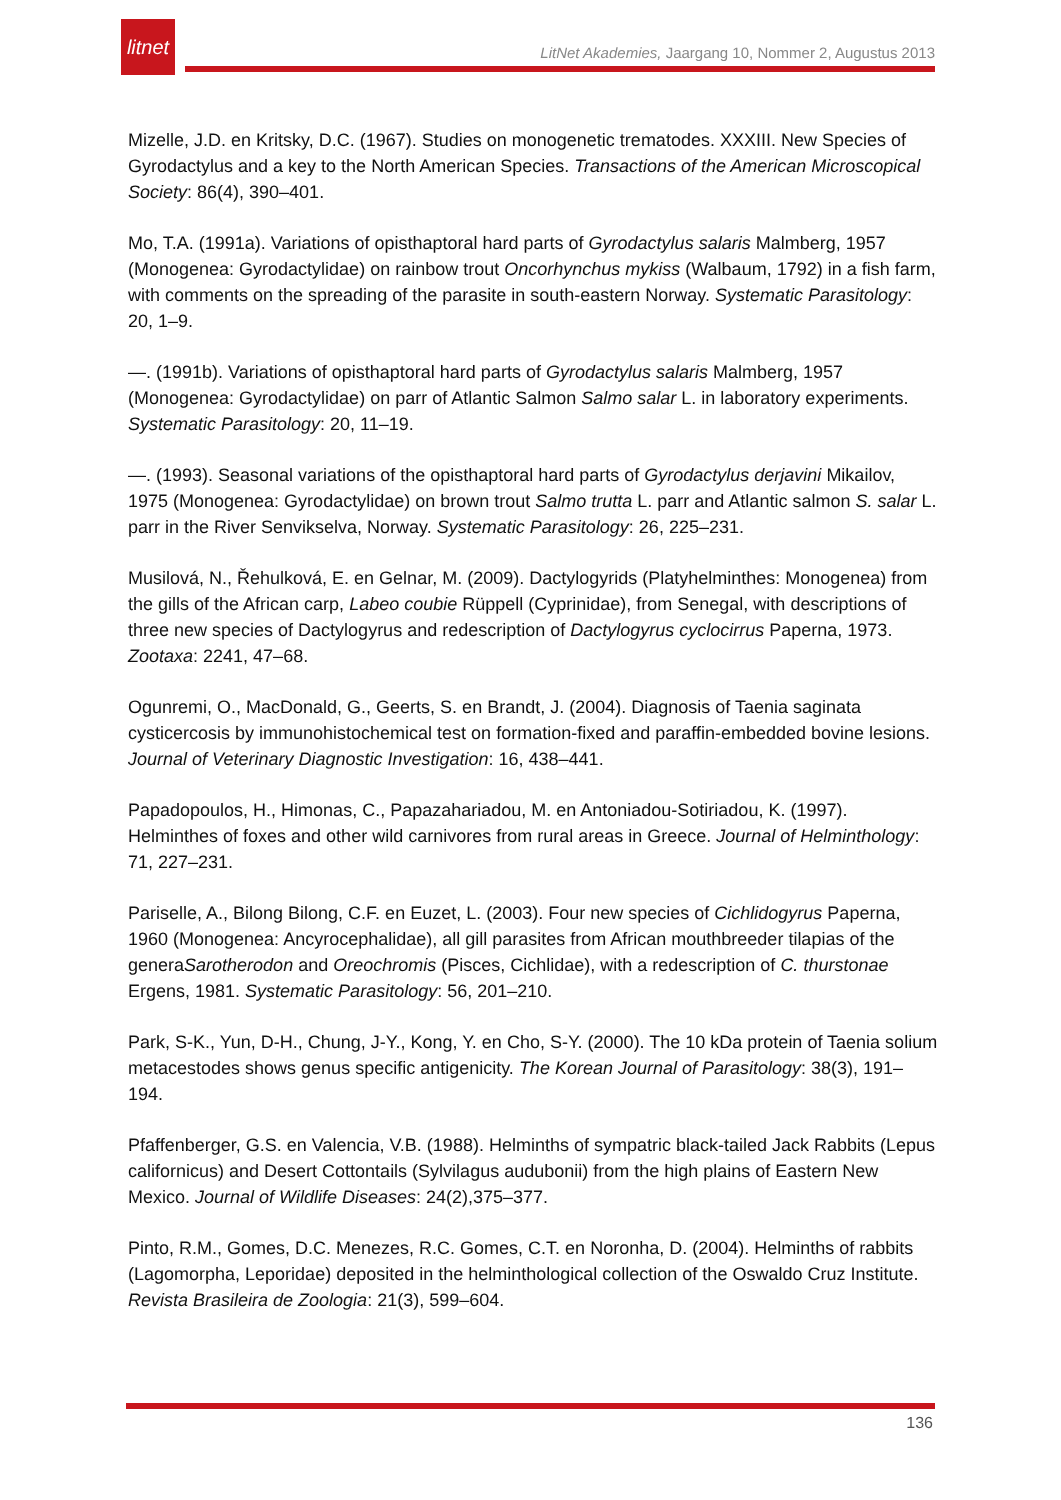litnet
LitNet Akademies, Jaargang 10, Nommer 2, Augustus 2013
Mizelle, J.D. en Kritsky, D.C. (1967). Studies on monogenetic trematodes. XXXIII. New Species of Gyrodactylus and a key to the North American Species. Transactions of the American Microscopical Society: 86(4), 390–401.
Mo, T.A. (1991a). Variations of opisthaptoral hard parts of Gyrodactylus salaris Malmberg, 1957 (Monogenea: Gyrodactylidae) on rainbow trout Oncorhynchus mykiss (Walbaum, 1792) in a fish farm, with comments on the spreading of the parasite in south-eastern Norway. Systematic Parasitology: 20, 1–9.
—. (1991b). Variations of opisthaptoral hard parts of Gyrodactylus salaris Malmberg, 1957 (Monogenea: Gyrodactylidae) on parr of Atlantic Salmon Salmo salar L. in laboratory experiments. Systematic Parasitology: 20, 11–19.
—. (1993). Seasonal variations of the opisthaptoral hard parts of Gyrodactylus derjavini Mikailov, 1975 (Monogenea: Gyrodactylidae) on brown trout Salmo trutta L. parr and Atlantic salmon S. salar L. parr in the River Senvikselva, Norway. Systematic Parasitology: 26, 225–231.
Musilová, N., Řehulková, E. en Gelnar, M. (2009). Dactylogyrids (Platyhelminthes: Monogenea) from the gills of the African carp, Labeo coubie Rüppell (Cyprinidae), from Senegal, with descriptions of three new species of Dactylogyrus and redescription of Dactylogyrus cyclocirrus Paperna, 1973. Zootaxa: 2241, 47–68.
Ogunremi, O., MacDonald, G., Geerts, S. en Brandt, J. (2004). Diagnosis of Taenia saginata cysticercosis by immunohistochemical test on formation-fixed and paraffin-embedded bovine lesions. Journal of Veterinary Diagnostic Investigation: 16, 438–441.
Papadopoulos, H., Himonas, C., Papazahariadou, M. en Antoniadou-Sotiriadou, K. (1997). Helminthes of foxes and other wild carnivores from rural areas in Greece. Journal of Helminthology: 71, 227–231.
Pariselle, A., Bilong Bilong, C.F. en Euzet, L. (2003). Four new species of Cichlidogyrus Paperna, 1960 (Monogenea: Ancyrocephalidae), all gill parasites from African mouthbreeder tilapias of the generaSarotherodon and Oreochromis (Pisces, Cichlidae), with a redescription of C. thurstonae Ergens, 1981. Systematic Parasitology: 56, 201–210.
Park, S-K., Yun, D-H., Chung, J-Y., Kong, Y. en Cho, S-Y. (2000). The 10 kDa protein of Taenia solium metacestodes shows genus specific antigenicity. The Korean Journal of Parasitology: 38(3), 191–194.
Pfaffenberger, G.S. en Valencia, V.B. (1988). Helminths of sympatric black-tailed Jack Rabbits (Lepus californicus) and Desert Cottontails (Sylvilagus audubonii) from the high plains of Eastern New Mexico. Journal of Wildlife Diseases: 24(2),375–377.
Pinto, R.M., Gomes, D.C. Menezes, R.C. Gomes, C.T. en Noronha, D. (2004). Helminths of rabbits (Lagomorpha, Leporidae) deposited in the helminthological collection of the Oswaldo Cruz Institute. Revista Brasileira de Zoologia: 21(3), 599–604.
136